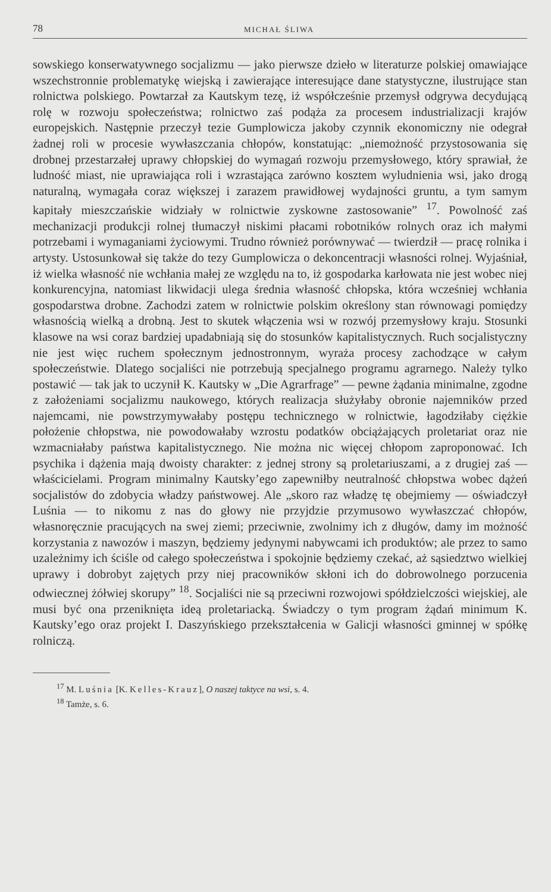78 MICHAŁ ŚLIWA
sowskiego konserwatywnego socjalizmu — jako pierwsze dzieło w literaturze polskiej omawiające wszechstronnie problematykę wiejską i zawierające interesujące dane statystyczne, ilustrujące stan rolnictwa polskiego. Powtarzał za Kautskym tezę, iż współcześnie przemysł odgrywa decydującą rolę w rozwoju społeczeństwa; rolnictwo zaś podąża za procesem industrializacji krajów europejskich. Następnie przeczył tezie Gumplowicza jakoby czynnik ekonomiczny nie odegrał żadnej roli w procesie wywłaszczania chłopów, konstatując: „niemożność przystosowania się drobnej przestarzałej uprawy chłopskiej do wymagań rozwoju przemysłowego, który sprawiał, że ludność miast, nie uprawiająca roli i wzrastająca zarówno kosztem wyludnienia wsi, jako drogą naturalną, wymagała coraz większej i zarazem prawidłowej wydajności gruntu, a tym samym kapitały mieszczańskie widziały w rolnictwie zyskowne zastosowanie” <sup>17</sup>. Powolność zaś mechanizacji produkcji rolnej tłumaczył niskimi płacami robotników rolnych oraz ich małymi potrzebami i wymaganiami życiowymi. Trudno również porównywać — twierdził — pracę rolnika i artysty. Ustosunkował się także do tezy Gumplowicza o dekoncentracji własności rolnej. Wyjaśniał, iż wielka własność nie wchłania małej ze względu na to, iż gospodarka karłowata nie jest wobec niej konkurencyjna, natomiast likwidacji ulega średnia własność chłopska, która wcześniej wchłania gospodarstwa drobne. Zachodzi zatem w rolnictwie polskim określony stan równowagi pomiędzy własnością wielką a drobną. Jest to skutek włączenia wsi w rozwój przemysłowy kraju. Stosunki klasowe na wsi coraz bardziej upadabniają się do stosunków kapitalistycznych. Ruch socjalistyczny nie jest więc ruchem społecznym jednostronnym, wyraża procesy zachodzące w całym społeczeństwie. Dlatego socjaliści nie potrzebują specjalnego programu agrarnego. Należy tylko postawić — tak jak to uczynił K. Kautsky w „Die Agrarfrage” — pewne żądania minimalne, zgodne z założeniami socjalizmu naukowego, których realizacja służyłaby obronie najemników przed najemcami, nie powstrzymywałaby postępu technicznego w rolnictwie, łagodziłaby ciężkie położenie chłopstwa, nie powodowałaby wzrostu podatków obciążających proletariat oraz nie wzmacniałaby państwa kapitalistycznego. Nie można nic więcej chłopom zaproponować. Ich psychika i dążenia mają dwoisty charakter: z jednej strony są proletariuszami, a z drugiej zaś — właścicielami. Program minimalny Kautsky’ego zapewniłby neutralność chłopstwa wobec dążeń socjalistów do zdobycia władzy państwowej. Ale „skoro raz władzę tę obejmiemy — oświadczył Luśnia — to nikomu z nas do głowy nie przyjdzie przymusowo wywłaszczać chłopów, własnoręcznie pracujących na swej ziemi; przeciwnie, zwolnimy ich z długów, damy im możność korzystania z nawozów i maszyn, będziemy jedynymi nabywcami ich produktów; ale przez to samo uzależnimy ich ściśle od całego społeczeństwa i spokojnie będziemy czekać, aż sąsiedztwo wielkiej uprawy i dobrobyt zajętych przy niej pracowników skłoni ich do dobrowolnego porzucenia odwiecznej żółwiej skorupy” <sup>18</sup>. Socjaliści nie są przeciwni rozwojowi spółdzielczości wiejskiej, ale musi być ona przeniknięta ideą proletariacką. Świadczy o tym program żądań minimum K. Kautsky’ego oraz projekt I. Daszyńskiego przekształcenia w Galicji własności gminnej w spółkę rolniczą.
<sup>17</sup> M. Luśnia [K. Kelles-Krauz], O naszej taktyce na wsi, s. 4.
<sup>18</sup> Tamże, s. 6.